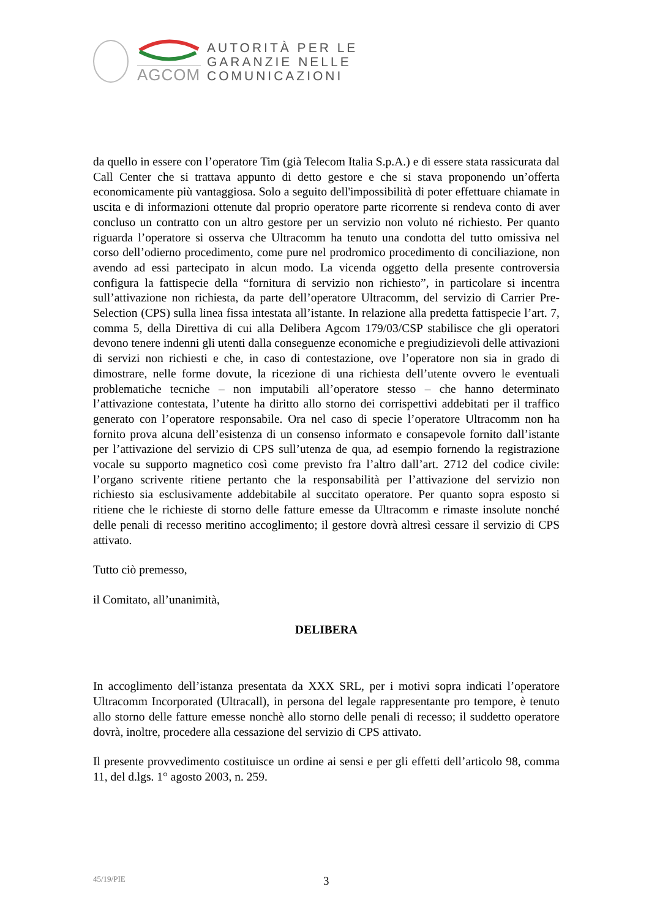AGCOM
AUTORITÀ PER LE
GARANZIE NELLE
COMUNICAZIONI
da quello in essere con l’operatore Tim (già Telecom Italia S.p.A.) e di essere stata rassicurata dal Call Center che si trattava appunto di detto gestore e che si stava proponendo un’offerta economicamente più vantaggiosa. Solo a seguito dell'impossibilità di poter effettuare chiamate in uscita e di informazioni ottenute dal proprio operatore parte ricorrente si rendeva conto di aver concluso un contratto con un altro gestore per un servizio non voluto né richiesto. Per quanto riguarda l’operatore si osserva che Ultracomm ha tenuto una condotta del tutto omissiva nel corso dell’odierno procedimento, come pure nel prodromico procedimento di conciliazione, non avendo ad essi partecipato in alcun modo. La vicenda oggetto della presente controversia configura la fattispecie della “fornitura di servizio non richiesto”, in particolare si incentra sull’attivazione non richiesta, da parte dell’operatore Ultracomm, del servizio di Carrier Pre-Selection (CPS) sulla linea fissa intestata all’istante. In relazione alla predetta fattispecie l’art. 7, comma 5, della Direttiva di cui alla Delibera Agcom 179/03/CSP stabilisce che gli operatori devono tenere indenni gli utenti dalla conseguenze economiche e pregiudizievoli delle attivazioni di servizi non richiesti e che, in caso di contestazione, ove l’operatore non sia in grado di dimostrare, nelle forme dovute, la ricezione di una richiesta dell’utente ovvero le eventuali problematiche tecniche – non imputabili all’operatore stesso – che hanno determinato l’attivazione contestata, l’utente ha diritto allo storno dei corrispettivi addebitati per il traffico generato con l’operatore responsabile. Ora nel caso di specie l’operatore Ultracomm non ha fornito prova alcuna dell’esistenza di un consenso informato e consapevole fornito dall’istante per l’attivazione del servizio di CPS sull’utenza de qua, ad esempio fornendo la registrazione vocale su supporto magnetico così come previsto fra l’altro dall’art. 2712 del codice civile: l’organo scrivente ritiene pertanto che la responsabilità per l’attivazione del servizio non richiesto sia esclusivamente addebitabile al succitato operatore. Per quanto sopra esposto si ritiene che le richieste di storno delle fatture emesse da Ultracomm e rimaste insolute nonché delle penali di recesso meritino accoglimento; il gestore dovrà altresì cessare il servizio di CPS attivato.
Tutto ciò premesso,
il Comitato, all’unanimità,
DELIBERA
In accoglimento dell’istanza presentata da XXX SRL, per i motivi sopra indicati l’operatore Ultracomm Incorporated (Ultracall), in persona del legale rappresentante pro tempore, è tenuto allo storno delle fatture emesse nonchè allo storno delle penali di recesso; il suddetto operatore dovrà, inoltre, procedere alla cessazione del servizio di CPS attivato.
Il presente provvedimento costituisce un ordine ai sensi e per gli effetti dell’articolo 98, comma 11, del d.lgs. 1° agosto 2003, n. 259.
45/19/PIE 3